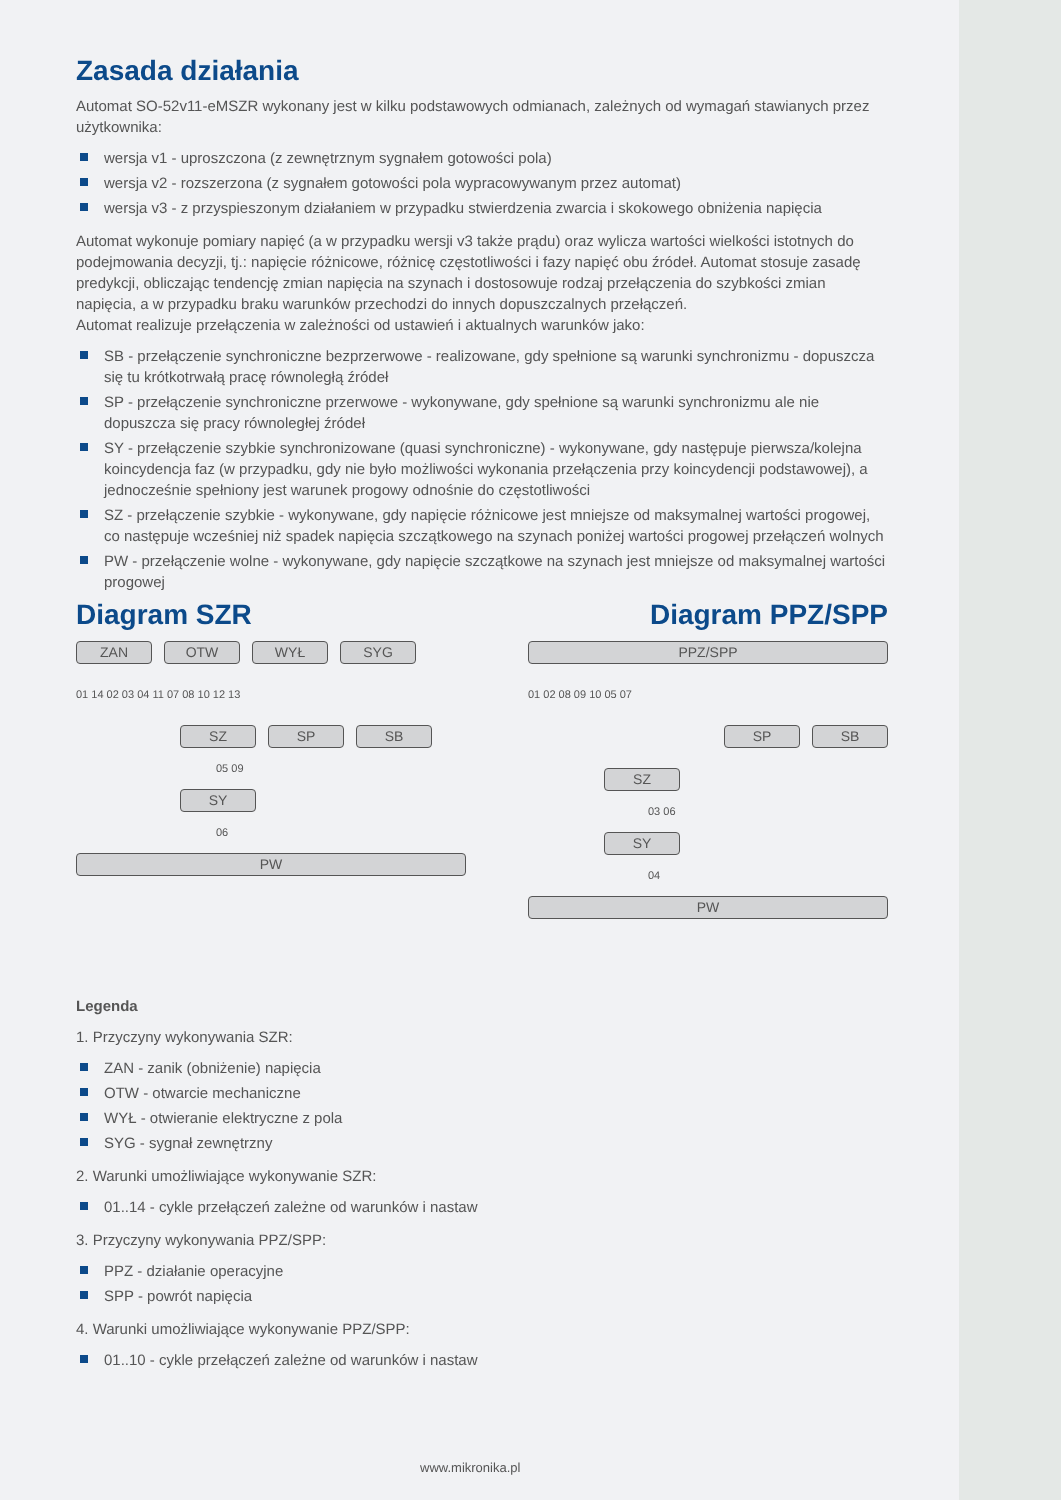Zasada działania
Automat SO-52v11-eMSZR wykonany jest w kilku podstawowych odmianach, zależnych od wymagań stawianych przez użytkownika:
wersja v1 - uproszczona (z zewnętrznym sygnałem gotowości pola)
wersja v2 - rozszerzona (z sygnałem gotowości pola wypracowywanym przez automat)
wersja v3 - z przyspieszonym działaniem w przypadku stwierdzenia zwarcia i skokowego obniżenia napięcia
Automat wykonuje pomiary napięć (a w przypadku wersji v3 także prądu) oraz wylicza wartości wielkości istotnych do podejmowania decyzji, tj.: napięcie różnicowe, różnicę częstotliwości i fazy napięć obu źródeł. Automat stosuje zasadę predykcji, obliczając tendencję zmian napięcia na szynach i dostosowuje rodzaj przełączenia do szybkości zmian napięcia, a w przypadku braku warunków przechodzi do innych dopuszczalnych przełączeń.
Automat realizuje przełączenia w zależności od ustawień i aktualnych warunków jako:
SB - przełączenie synchroniczne bezprzerwowe - realizowane, gdy spełnione są warunki synchronizmu - dopuszcza się tu krótkotrwałą pracę równoległą źródeł
SP - przełączenie synchroniczne przerwowe - wykonywane, gdy spełnione są warunki synchronizmu ale nie dopuszcza się pracy równoległej źródeł
SY - przełączenie szybkie synchronizowane (quasi synchroniczne) - wykonywane, gdy następuje pierwsza/kolejna koincydencja faz (w przypadku, gdy nie było możliwości wykonania przełączenia przy koincydencji podstawowej), a jednocześnie spełniony jest warunek progowy odnośnie do częstotliwości
SZ - przełączenie szybkie - wykonywane, gdy napięcie różnicowe jest mniejsze od maksymalnej wartości progowej, co następuje wcześniej niż spadek napięcia szczątkowego na szynach poniżej wartości progowej przełączeń wolnych
PW - przełączenie wolne - wykonywane, gdy napięcie szczątkowe na szynach jest mniejsze od maksymalnej wartości progowej
Diagram SZR
ZAN
OTW
WYŁ
SYG
01 14 02 03 04 11 07 08 10 12 13
SZ
SP
SB
05 09
SY
06
PW
Diagram PPZ/SPP
PPZ/SPP
01 02 08 09 10 05 07
SP
SB
SZ
03 06
SY
04
PW
Legenda
1. Przyczyny wykonywania SZR:
ZAN - zanik (obniżenie) napięcia
OTW - otwarcie mechaniczne
WYŁ - otwieranie elektryczne z pola
SYG - sygnał zewnętrzny
2. Warunki umożliwiające wykonywanie SZR:
01..14 - cykle przełączeń zależne od warunków i nastaw
3. Przyczyny wykonywania PPZ/SPP:
PPZ - działanie operacyjne
SPP - powrót napięcia
4. Warunki umożliwiające wykonywanie PPZ/SPP:
01..10 - cykle przełączeń zależne od warunków i nastaw
www.mikronika.pl